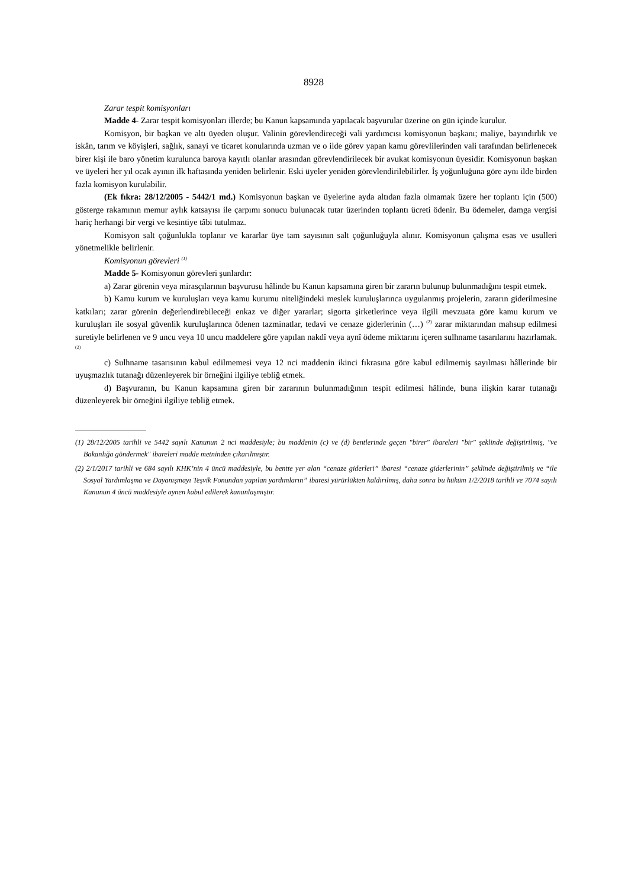8928
Zarar tespit komisyonları
Madde 4- Zarar tespit komisyonları illerde; bu Kanun kapsamında yapılacak başvurular üzerine on gün içinde kurulur.
Komisyon, bir başkan ve altı üyeden oluşur. Valinin görevlendireceği vali yardımcısı komisyonun başkanı; maliye, bayındırlık ve iskân, tarım ve köyişleri, sağlık, sanayi ve ticaret konularında uzman ve o ilde görev yapan kamu görevlilerinden vali tarafından belirlenecek birer kişi ile baro yönetim kurulunca baroya kayıtlı olanlar arasından görevlendirilecek bir avukat komisyonun üyesidir. Komisyonun başkan ve üyeleri her yıl ocak ayının ilk haftasında yeniden belirlenir. Eski üyeler yeniden görevlendirilebilirler. İş yoğunluğuna göre aynı ilde birden fazla komisyon kurulabilir.
(Ek fıkra: 28/12/2005 - 5442/1 md.) Komisyonun başkan ve üyelerine ayda altıdan fazla olmamak üzere her toplantı için (500) gösterge rakamının memur aylık katsayısı ile çarpımı sonucu bulunacak tutar üzerinden toplantı ücreti ödenir. Bu ödemeler, damga vergisi hariç herhangi bir vergi ve kesintiye tâbi tutulmaz.
Komisyon salt çoğunlukla toplanır ve kararlar üye tam sayısının salt çoğunluğuyla alınır. Komisyonun çalışma esas ve usulleri yönetmelikle belirlenir.
Komisyonun görevleri <sup>(1)</sup>
Madde 5- Komisyonun görevleri şunlardır:
a) Zarar görenin veya mirasçılarının başvurusu hâlinde bu Kanun kapsamına giren bir zararın bulunup bulunmadığını tespit etmek.
b) Kamu kurum ve kuruluşları veya kamu kurumu niteliğindeki meslek kuruluşlarınca uygulanmış projelerin, zararın giderilmesine katkıları; zarar görenin değerlendirebileceği enkaz ve diğer yararlar; sigorta şirketlerince veya ilgili mevzuata göre kamu kurum ve kuruluşları ile sosyal güvenlik kuruluşlarınca ödenen tazminatlar, tedavi ve cenaze giderlerinin (…) <sup>(2)</sup> zarar miktarından mahsup edilmesi suretiyle belirlenen ve 9 uncu veya 10 uncu maddelere göre yapılan nakdî veya aynî ödeme miktarını içeren sulhname tasarılarını hazırlamak. <sup>(2)</sup>
c) Sulhname tasarısının kabul edilmemesi veya 12 nci maddenin ikinci fıkrasına göre kabul edilmemiş sayılması hâllerinde bir uyuşmazlık tutanağı düzenleyerek bir örneğini ilgiliye tebliğ etmek.
d) Başvuranın, bu Kanun kapsamına giren bir zararının bulunmadığının tespit edilmesi hâlinde, buna ilişkin karar tutanağı düzenleyerek bir örneğini ilgiliye tebliğ etmek.
(1) 28/12/2005 tarihli ve 5442 sayılı Kanunun 2 nci maddesiyle; bu maddenin (c) ve (d) bentlerinde geçen "birer" ibareleri "bir" şeklinde değiştirilmiş, "ve Bakanlığa göndermek" ibareleri madde metninden çıkarılmıştır.
(2) 2/1/2017 tarihli ve 684 sayılı KHK’nin 4 üncü maddesiyle, bu bentte yer alan “cenaze giderleri” ibaresi “cenaze giderlerinin” şeklinde değiştirilmiş ve “ile Sosyal Yardımlaşma ve Dayanışmayı Teşvik Fonundan yapılan yardımların” ibaresi yürürlükten kaldırılmış, daha sonra bu hüküm 1/2/2018 tarihli ve 7074 sayılı Kanunun 4 üncü maddesiyle aynen kabul edilerek kanunlaşmıştır.